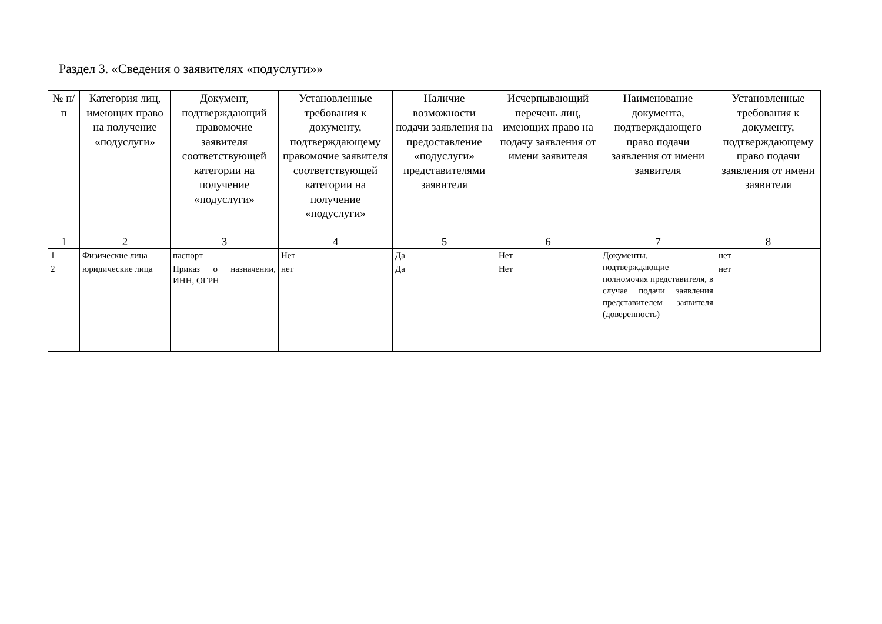Раздел 3. «Сведения о заявителях «подуслуги»»
| № п/п | Категория лиц, имеющих право на получение «подуслуги» | Документ, подтверждающий правомочие заявителя соответствующей категории на получение «подуслуги» | Установленные требования к документу, подтверждающему правомочие заявителя соответствующей категории на получение «подуслуги» | Наличие возможности подачи заявления на предоставление «подуслуги» представителями заявителя | Исчерпывающий перечень лиц, имеющих право на подачу заявления от имени заявителя | Наименование документа, подтверждающего право подачи заявления от имени заявителя | Установленные требования к документу, подтверждающему право подачи заявления от имени заявителя |
| --- | --- | --- | --- | --- | --- | --- | --- |
| 1 | 2 | 3 | 4 | 5 | 6 | 7 | 8 |
| 1 | Физические лица | паспорт | Нет | Да | Нет | Документы, подтверждающие полномочия представителя, в случае подачи заявления представителем заявителя (доверенность) | нет |
| 2 | юридические лица | Приказ о назначении, ИНН, ОГРН | нет | Да | Нет | | нет |